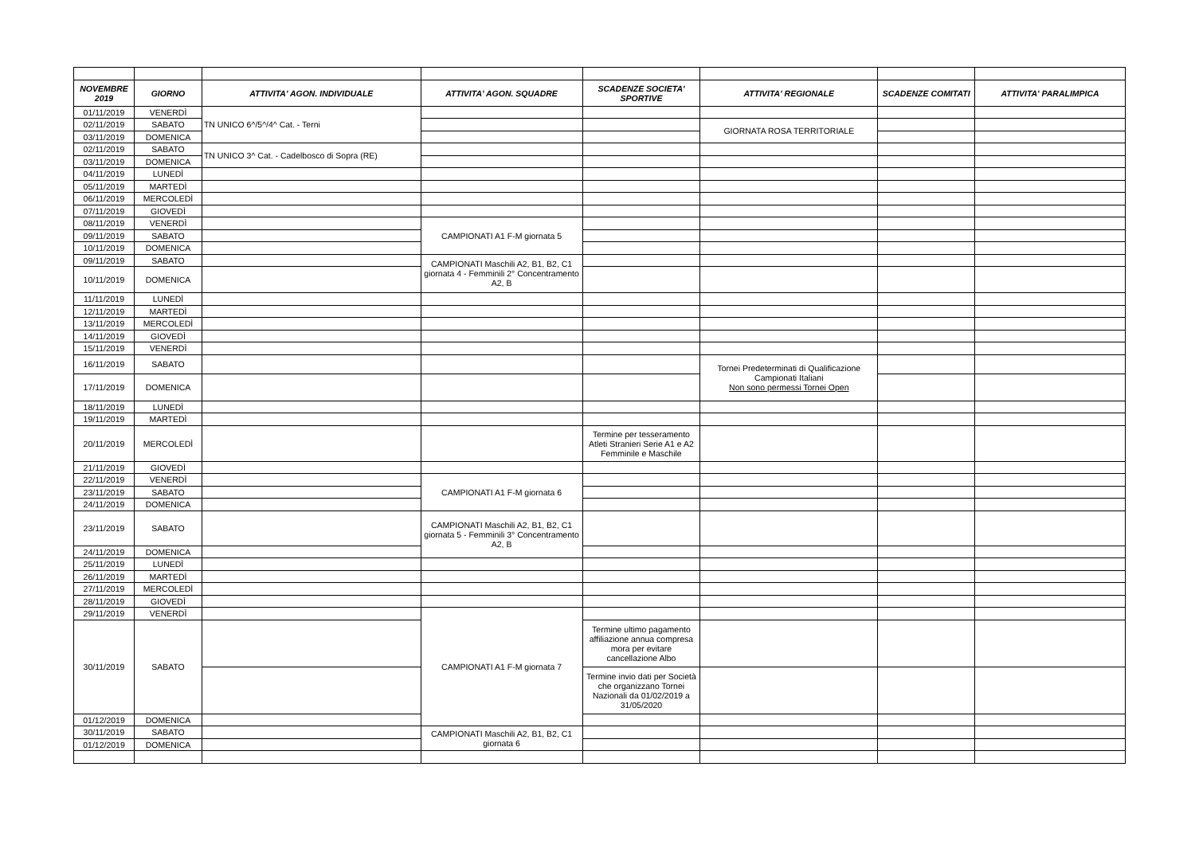| NOVEMBRE 2019 | GIORNO | ATTIVITA' AGON. INDIVIDUALE | ATTIVITA' AGON. SQUADRE | SCADENZE SOCIETA' SPORTIVE | ATTIVITA' REGIONALE | SCADENZE COMITATI | ATTIVITA' PARALIMPICA |
| --- | --- | --- | --- | --- | --- | --- | --- |
| 01/11/2019 | VENERDÌ | TN UNICO 6^/5^/4^ Cat. - Terni | | | | | |
| 02/11/2019 | SABATO | | | | GIORNATA ROSA TERRITORIALE | | |
| 03/11/2019 | DOMENICA | | | | | | |
| 02/11/2019 | SABATO | TN UNICO 3^ Cat. - Cadelbosco di Sopra (RE) | | | | | |
| 03/11/2019 | DOMENICA | | | | | | |
| 04/11/2019 | LUNEDÌ | | | | | | |
| 05/11/2019 | MARTEDÌ | | | | | | |
| 06/11/2019 | MERCOLEDÌ | | | | | | |
| 07/11/2019 | GIOVEDÌ | | | | | | |
| 08/11/2019 | VENERDÌ | | CAMPIONATI A1 F-M giornata 5 | | | | |
| 09/11/2019 | SABATO | | | | | | |
| 10/11/2019 | DOMENICA | | | | | | |
| 09/11/2019 | SABATO | | CAMPIONATI Maschili A2, B1, B2, C1 giornata 4 - Femminili 2° Concentramento A2, B | | | | |
| 10/11/2019 | DOMENICA | | | | | | |
| 11/11/2019 | LUNEDÌ | | | | | | |
| 12/11/2019 | MARTEDÌ | | | | | | |
| 13/11/2019 | MERCOLEDÌ | | | | | | |
| 14/11/2019 | GIOVEDÌ | | | | | | |
| 15/11/2019 | VENERDÌ | | | | | | |
| 16/11/2019 | SABATO | | | | Tornei Predeterminati di Qualificazione Campionati Italiani Non sono permessi Tornei Open | | |
| 17/11/2019 | DOMENICA | | | | | | |
| 18/11/2019 | LUNEDÌ | | | | | | |
| 19/11/2019 | MARTEDÌ | | | | | | |
| 20/11/2019 | MERCOLEDÌ | | | Termine per tesseramento Atleti Stranieri Serie A1 e A2 Femminile e Maschile | | | |
| 21/11/2019 | GIOVEDÌ | | | | | | |
| 22/11/2019 | VENERDÌ | | CAMPIONATI A1 F-M giornata 6 | | | | |
| 23/11/2019 | SABATO | | | | | | |
| 24/11/2019 | DOMENICA | | | | | | |
| 23/11/2019 | SABATO | | CAMPIONATI Maschili A2, B1, B2, C1 giornata 5 - Femminili 3° Concentramento A2, B | | | | |
| 24/11/2019 | DOMENICA | | | | | | |
| 25/11/2019 | LUNEDÌ | | | | | | |
| 26/11/2019 | MARTEDÌ | | | | | | |
| 27/11/2019 | MERCOLEDÌ | | | | | | |
| 28/11/2019 | GIOVEDÌ | | | | | | |
| 29/11/2019 | VENERDÌ | | CAMPIONATI A1 F-M giornata 7 | | | | |
| 30/11/2019 | SABATO | | | Termine ultimo pagamento affiliazione annua compresa mora per evitare cancellazione Albo | | | |
| | | | | Termine invio dati per Società che organizzano Tornei Nazionali da 01/02/2019 a 31/05/2020 | | | |
| 01/12/2019 | DOMENICA | | | | | | |
| 30/11/2019 | SABATO | | CAMPIONATI Maschili A2, B1, B2, C1 giornata 6 | | | | |
| 01/12/2019 | DOMENICA | | | | | | |